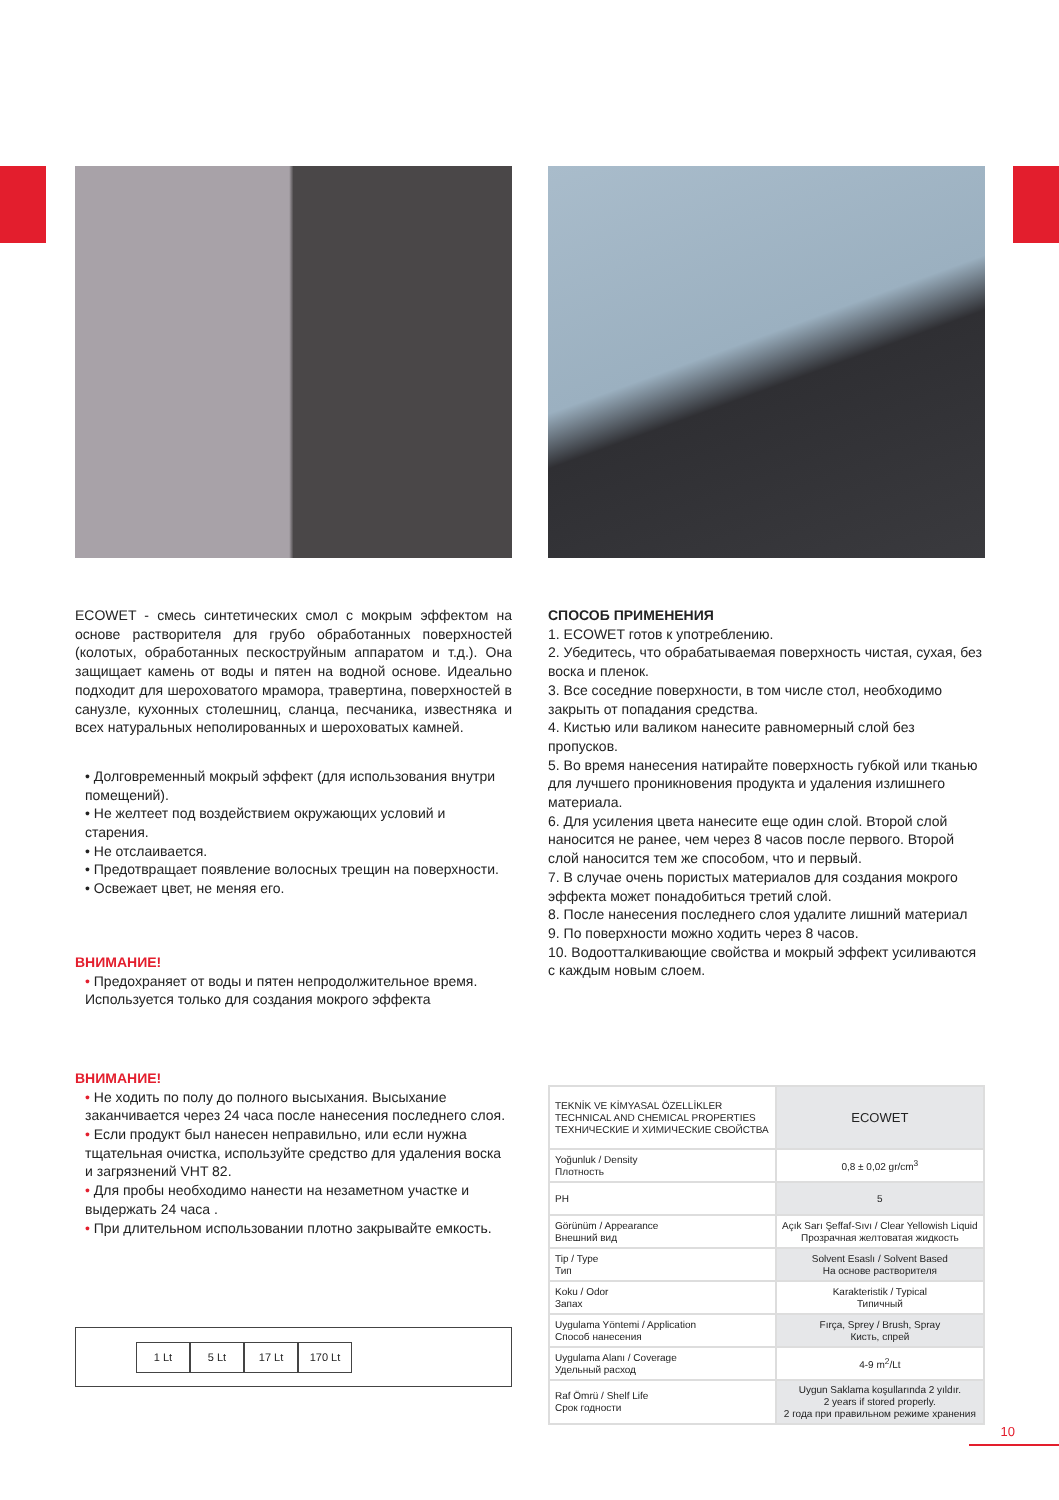ECOWET - смесь синтетических смол с мокрым эффектом на основе растворителя для грубо обработанных поверхностей (колотых, обработанных пескоструйным аппаратом и т.д.). Она защищает камень от воды и пятен на водной основе. Идеально подходит для шероховатого мрамора, травертина, поверхностей в санузле, кухонных столешниц, сланца, песчаника, известняка и всех натуральных неполированных и шероховатых камней.
• Долговременный мокрый эффект (для использования внутри помещений).
• Не желтеет под воздействием окружающих условий и старения.
• Не отслаивается.
• Предотвращает появление волосных трещин на поверхности.
• Освежает цвет, не меняя его.
ВНИМАНИЕ!
• Предохраняет от воды и пятен непродолжительное время. Используется только для создания мокрого эффекта
ВНИМАНИЕ!
• Не ходить по полу до полного высыхания. Высыхание заканчивается через 24 часа после нанесения последнего слоя.
• Если продукт был нанесен неправильно, или если нужна тщательная очистка, используйте средство для удаления воска и загрязнений VHT 82.
• Для пробы необходимо нанести на незаметном участке и выдержать 24 часа .
• При длительном использовании плотно закрывайте емкость.
1 Lt 5 Lt 17 Lt 170 Lt
СПОСОБ ПРИМЕНЕНИЯ
1. ECOWET готов к употреблению.
2. Убедитесь, что обрабатываемая поверхность чистая, сухая, без воска и пленок.
3. Все соседние поверхности, в том числе стол, необходимо закрыть от попадания средства.
4. Кистью или валиком нанесите равномерный слой без пропусков.
5. Во время нанесения натирайте поверхность губкой или тканью для лучшего проникновения продукта и удаления излишнего материала.
6. Для усиления цвета нанесите еще один слой. Второй слой наносится не ранее, чем через 8 часов после первого. Второй слой наносится тем же способом, что и первый.
7. В случае очень пористых материалов для создания мокрого эффекта может понадобиться третий слой.
8. После нанесения последнего слоя удалите лишний материал
9. По поверхности можно ходить через 8 часов.
10. Водоотталкивающие свойства и мокрый эффект усиливаются с каждым новым слоем.
| TEKNİK VE KİMYASAL ÖZELLİKLER TECHNICAL AND CHEMICAL PROPERTIES ТЕХНИЧЕСКИЕ И ХИМИЧЕСКИЕ СВОЙСТВА | ECOWET |
| Yoğunluk / Density Плотность | 0,8 ± 0,02 gr/cm<sup>3</sup> |
| PH | 5 |
| Görünüm / Appearance Внешний вид | Açık Sarı Şeffaf-Sıvı / Clear Yellowish Liquid Прозрачная желтоватая жидкость |
| Tip / Type Тип | Solvent Esaslı / Solvent Based На основе растворителя |
| Koku / Odor Запах | Karakteristik / Typical Типичный |
| Uygulama Yöntemi / Application Способ нанесения | Fırça, Sprey / Brush, Spray Кисть, спрей |
| Uygulama Alanı / Coverage Удельный расход | 4-9 m<sup>2</sup>/Lt |
| Raf Ömrü / Shelf Life Срок годности | Uygun Saklama koşullarında 2 yıldır. 2 years if stored properly. 2 года при правильном режиме хранения |
10